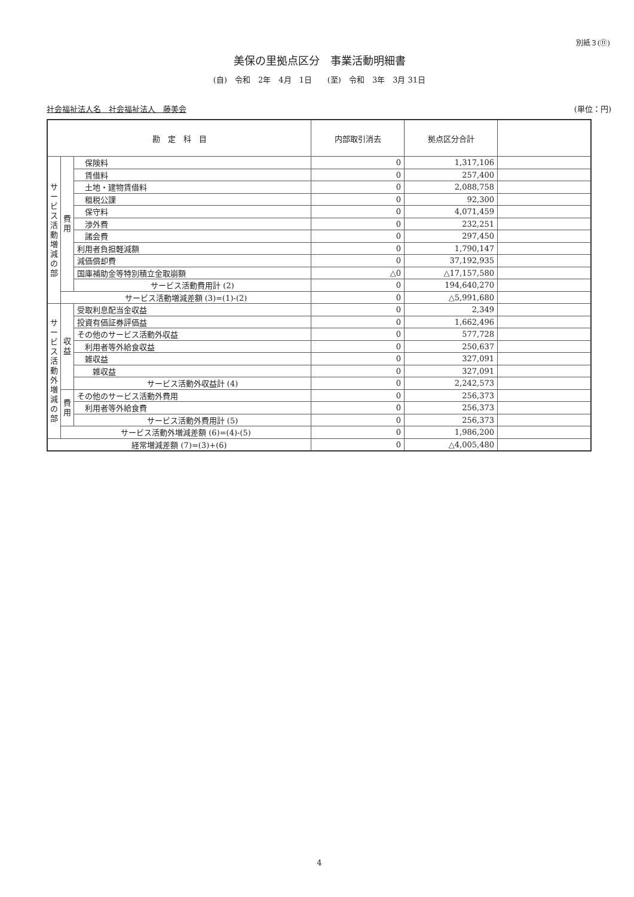別紙３(⑪)
美保の里拠点区分　事業活動明細書
(自)　令和　2年　4月　1日　　(至)　令和　3年　3月 31日
社会福祉法人名　社会福祉法人　藤美会 (単位：円)
| 勘 定 科 目 | | | 内部取引消去 | 拠点区分合計 | |
| --- | --- | --- | --- | --- | --- |
| サービス活動増減の部 | 費用 | 保険料 | 0 | 1,317,106 | |
| | | 賃借料 | 0 | 257,400 | |
| | | 土地・建物賃借料 | 0 | 2,088,758 | |
| | | 租税公課 | 0 | 92,300 | |
| | | 保守料 | 0 | 4,071,459 | |
| | | 渉外費 | 0 | 232,251 | |
| | | 諸会費 | 0 | 297,450 | |
| | | 利用者負担軽減額 | 0 | 1,790,147 | |
| | | 減価償却費 | 0 | 37,192,935 | |
| | | 国庫補助金等特別積立金取崩額 | △0 | △17,157,580 | |
| | | サービス活動費用計 (2) | 0 | 194,640,270 | |
| | サービス活動増減差額 (3)=(1)-(2) | | 0 | △5,991,680 | |
| サービス活動外増減の部 | 収益 | 受取利息配当金収益 | 0 | 2,349 | |
| | | 投資有価証券評価益 | 0 | 1,662,496 | |
| | | その他のサービス活動外収益 | 0 | 577,728 | |
| | | 利用者等外給食収益 | 0 | 250,637 | |
| | | 雑収益 | 0 | 327,091 | |
| | | 雑収益 | 0 | 327,091 | |
| | | サービス活動外収益計 (4) | 0 | 2,242,573 | |
| | 費用 | その他のサービス活動外費用 | 0 | 256,373 | |
| | | 利用者等外給食費 | 0 | 256,373 | |
| | | サービス活動外費用計 (5) | 0 | 256,373 | |
| | サービス活動外増減差額 (6)=(4)-(5) | | 0 | 1,986,200 | |
| 経常増減差額 (7)=(3)+(6) | | | 0 | △4,005,480 | |
4